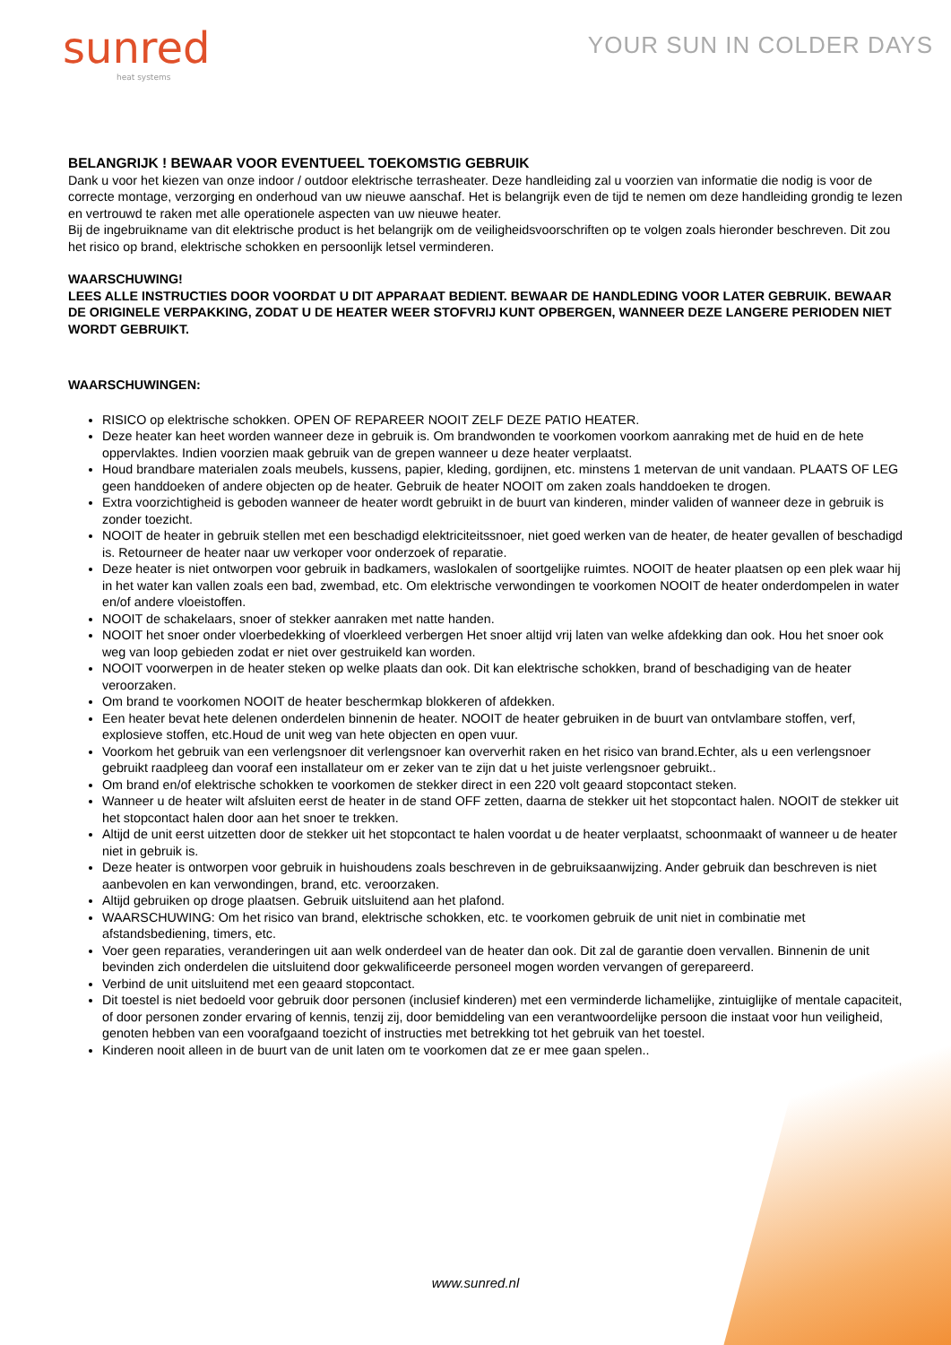sunred
heat systems
YOUR SUN IN COLDER DAYS
BELANGRIJK ! BEWAAR VOOR EVENTUEEL TOEKOMSTIG GEBRUIK
Dank u voor het kiezen van onze indoor / outdoor elektrische terrasheater. Deze handleiding zal u voorzien van informatie die nodig is voor de correcte montage, verzorging en onderhoud van uw nieuwe aanschaf. Het is belangrijk even de tijd te nemen om deze handleiding grondig te lezen en vertrouwd te raken met alle operationele aspecten van uw nieuwe heater.
Bij de ingebruikname van dit elektrische product is het belangrijk om de veiligheidsvoorschriften op te volgen zoals hieronder beschreven. Dit zou het risico op brand, elektrische schokken en persoonlijk letsel verminderen.
WAARSCHUWING!
LEES ALLE INSTRUCTIES DOOR VOORDAT U DIT APPARAAT BEDIENT. BEWAAR DE HANDLEDING VOOR LATER GEBRUIK. BEWAAR DE ORIGINELE VERPAKKING, ZODAT U DE HEATER WEER STOFVRIJ KUNT OPBERGEN, WANNEER DEZE LANGERE PERIODEN NIET WORDT GEBRUIKT.
WAARSCHUWINGEN:
RISICO op elektrische schokken. OPEN OF REPAREER NOOIT ZELF DEZE PATIO HEATER.
Deze heater kan heet worden wanneer deze in gebruik is. Om brandwonden te voorkomen voorkom aanraking met de huid en de hete oppervlaktes. Indien voorzien maak gebruik van de grepen wanneer u deze heater verplaatst.
Houd brandbare materialen zoals meubels, kussens, papier, kleding, gordijnen, etc. minstens 1 metervan de unit vandaan. PLAATS OF LEG geen handdoeken of andere objecten op de heater. Gebruik de heater NOOIT om zaken zoals handdoeken te drogen.
Extra voorzichtigheid is geboden wanneer de heater wordt gebruikt in de buurt van kinderen, minder validen of wanneer deze in gebruik is zonder toezicht.
NOOIT de heater in gebruik stellen met een beschadigd elektriciteitssnoer, niet goed werken van de heater, de heater gevallen of beschadigd is. Retourneer de heater naar uw verkoper voor onderzoek of reparatie.
Deze heater is niet ontworpen voor gebruik in badkamers, waslokalen of soortgelijke ruimtes. NOOIT de heater plaatsen op een plek waar hij in het water kan vallen zoals een bad, zwembad, etc. Om elektrische verwondingen te voorkomen NOOIT de heater onderdompelen in water en/of andere vloeistoffen.
NOOIT de schakelaars, snoer of stekker aanraken met natte handen.
NOOIT het snoer onder vloerbedekking of vloerkleed verbergen Het snoer altijd vrij laten van welke afdekking dan ook. Hou het snoer ook weg van loop gebieden zodat er niet over gestruikeld kan worden.
NOOIT voorwerpen in de heater steken op welke plaats dan ook. Dit kan elektrische schokken, brand of beschadiging van de heater veroorzaken.
Om brand te voorkomen NOOIT de heater beschermkap blokkeren of afdekken.
Een heater bevat hete delenen onderdelen binnenin de heater. NOOIT de heater gebruiken in de buurt van ontvlambare stoffen, verf, explosieve stoffen, etc.Houd de unit weg van hete objecten en open vuur.
Voorkom het gebruik van een verlengsnoer dit verlengsnoer kan oververhit raken en het risico van brand.Echter, als u een verlengsnoer gebruikt raadpleeg dan vooraf een installateur om er zeker van te zijn dat u het juiste verlengsnoer gebruikt..
Om brand en/of elektrische schokken te voorkomen de stekker direct in een 220 volt geaard stopcontact steken.
Wanneer u de heater wilt afsluiten eerst de heater in de stand OFF zetten, daarna de stekker uit het stopcontact halen. NOOIT de stekker uit het stopcontact halen door aan het snoer te trekken.
Altijd de unit eerst uitzetten door de stekker uit het stopcontact te halen voordat u de heater verplaatst, schoonmaakt of wanneer u de heater niet in gebruik is.
Deze heater is ontworpen voor gebruik in huishoudens zoals beschreven in de gebruiksaanwijzing. Ander gebruik dan beschreven is niet aanbevolen en kan verwondingen, brand, etc. veroorzaken.
Altijd gebruiken op droge plaatsen. Gebruik uitsluitend aan het plafond.
WAARSCHUWING: Om het risico van brand, elektrische schokken, etc. te voorkomen gebruik de unit niet in combinatie met afstandsbediening, timers, etc.
Voer geen reparaties, veranderingen uit aan welk onderdeel van de heater dan ook. Dit zal de garantie doen vervallen. Binnenin de unit bevinden zich onderdelen die uitsluitend door gekwalificeerde personeel mogen worden vervangen of gerepareerd.
Verbind de unit uitsluitend met een geaard stopcontact.
Dit toestel is niet bedoeld voor gebruik door personen (inclusief kinderen) met een verminderde lichamelijke, zintuiglijke of mentale capaciteit, of door personen zonder ervaring of kennis, tenzij zij, door bemiddeling van een verantwoordelijke persoon die instaat voor hun veiligheid, genoten hebben van een voorafgaand toezicht of instructies met betrekking tot het gebruik van het toestel.
Kinderen nooit alleen in de buurt van de unit laten om te voorkomen dat ze er mee gaan spelen..
www.sunred.nl